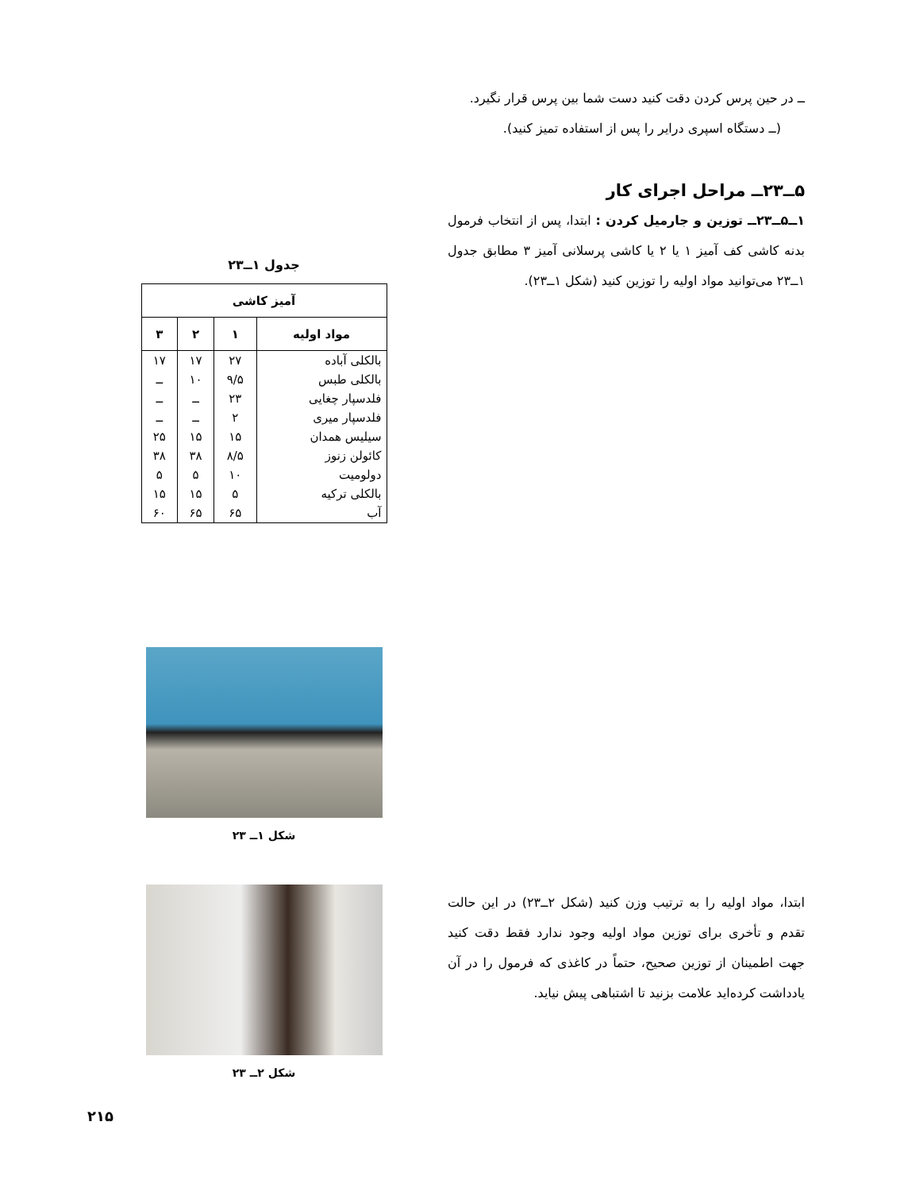ــ در حین پرس کردن دقت کنید دست شما بین پرس قرار نگیرد.
(ــ دستگاه اسپری درایر را پس از استفاده تمیز کنید).
۵ــ۲۳ــ مراحل اجرای کار
۱ــ۵ــ۲۳ــ توزین و جارمیل کردن : ابتدا، پس از انتخاب فرمول بدنه کاشی کف آمیز ۱ یا ۲ یا کاشی پرسلانی آمیز ۳ مطابق جدول ۱ــ۲۳ می‌توانید مواد اولیه را توزین کنید (شکل ۱ــ۲۳).
ابتدا، مواد اولیه را به ترتیب وزن کنید (شکل ۲ــ۲۳) در این حالت تقدم و تأخری برای توزین مواد اولیه وجود ندارد فقط دقت کنید جهت اطمینان از توزین صحیح، حتماً در کاغذی که فرمول را در آن یادداشت کرده‌اید علامت بزنید تا اشتباهی پیش نیاید.
جدول ۱ــ۲۳
| آمیز کاشی | | | |
| --- | --- | --- | --- |
| مواد اولیه | ۱ | ۲ | ۳ |
| بالکلی آباده | ۲۷ | ۱۷ | ۱۷ |
| بالکلی طبس | ۹/۵ | ۱۰ | ــ |
| فلدسپار چغایی | ۲۳ | ــ | ــ |
| فلدسپار میری | ۲ | ــ | ــ |
| سیلیس همدان | ۱۵ | ۱۵ | ۲۵ |
| کائولن زنوز | ۸/۵ | ۳۸ | ۳۸ |
| دولومیت | ۱۰ | ۵ | ۵ |
| بالکلی ترکیه | ۵ | ۱۵ | ۱۵ |
| آب | ۶۵ | ۶۵ | ۶۰ |
شکل ۱ــ ۲۳
شکل ۲ــ ۲۳
۲۱۵